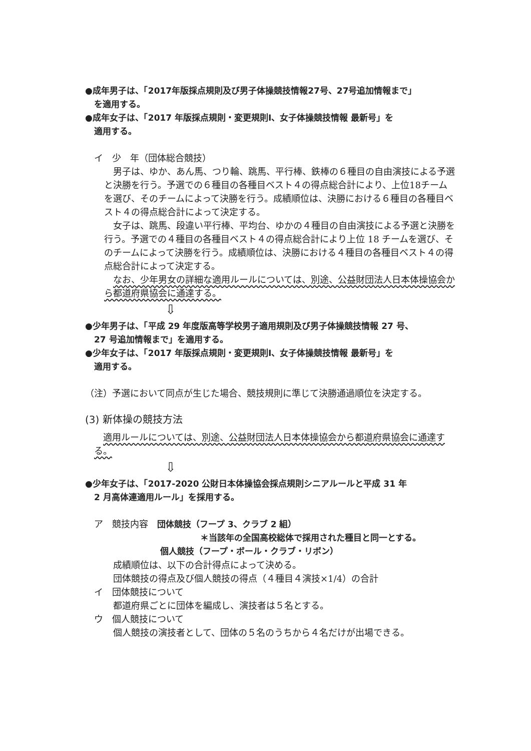●成年男子は、「2017年版採点規則及び男子体操競技情報27号、27号追加情報まで」
を適用する。
●成年女子は、「2017 年版採点規則・変更規則Ⅰ、女子体操競技情報 最新号」を
適用する。
イ　少　年（団体総合競技）
男子は、ゆか、あん馬、つり輪、跳馬、平行棒、鉄棒の６種目の自由演技による予選と決勝を行う。予選での６種目の各種目ベスト４の得点総合計により、上位18チームを選び、そのチームによって決勝を行う。成績順位は、決勝における６種目の各種目ベスト４の得点総合計によって決定する。
女子は、跳馬、段違い平行棒、平均台、ゆかの４種目の自由演技による予選と決勝を行う。予選での４種目の各種目ベスト４の得点総合計により上位 18 チームを選び、そのチームによって決勝を行う。成績順位は、決勝における４種目の各種目ベスト４の得点総合計によって決定する。
なお、少年男女の詳細な適用ルールについては、別途、公益財団法人日本体操協会から都道府県協会に通達する。
⇩
●少年男子は、「平成 29 年度版高等学校男子適用規則及び男子体操競技情報 27 号、
27 号追加情報まで」を適用する。
●少年女子は、「2017 年版採点規則・変更規則Ⅰ、女子体操競技情報 最新号」を
適用する。
（注）予選において同点が生じた場合、競技規則に準じて決勝通過順位を決定する。
(3) 新体操の競技方法
適用ルールについては、別途、公益財団法人日本体操協会から都道府県協会に通達する。
⇩
●少年女子は、「2017-2020 公財日本体操協会採点規則シニアルールと平成 31 年
2 月高体連適用ルール」を採用する。
ア　競技内容　団体競技（フープ 3、クラブ 2 組）
＊当該年の全国高校総体で採用された種目と同一とする。
個人競技（フープ・ボール・クラブ・リボン）
成績順位は、以下の合計得点によって決める。
団体競技の得点及び個人競技の得点（４種目４演技×1/4）の合計
イ　団体競技について
都道府県ごとに団体を編成し、演技者は５名とする。
ウ　個人競技について
個人競技の演技者として、団体の５名のうちから４名だけが出場できる。